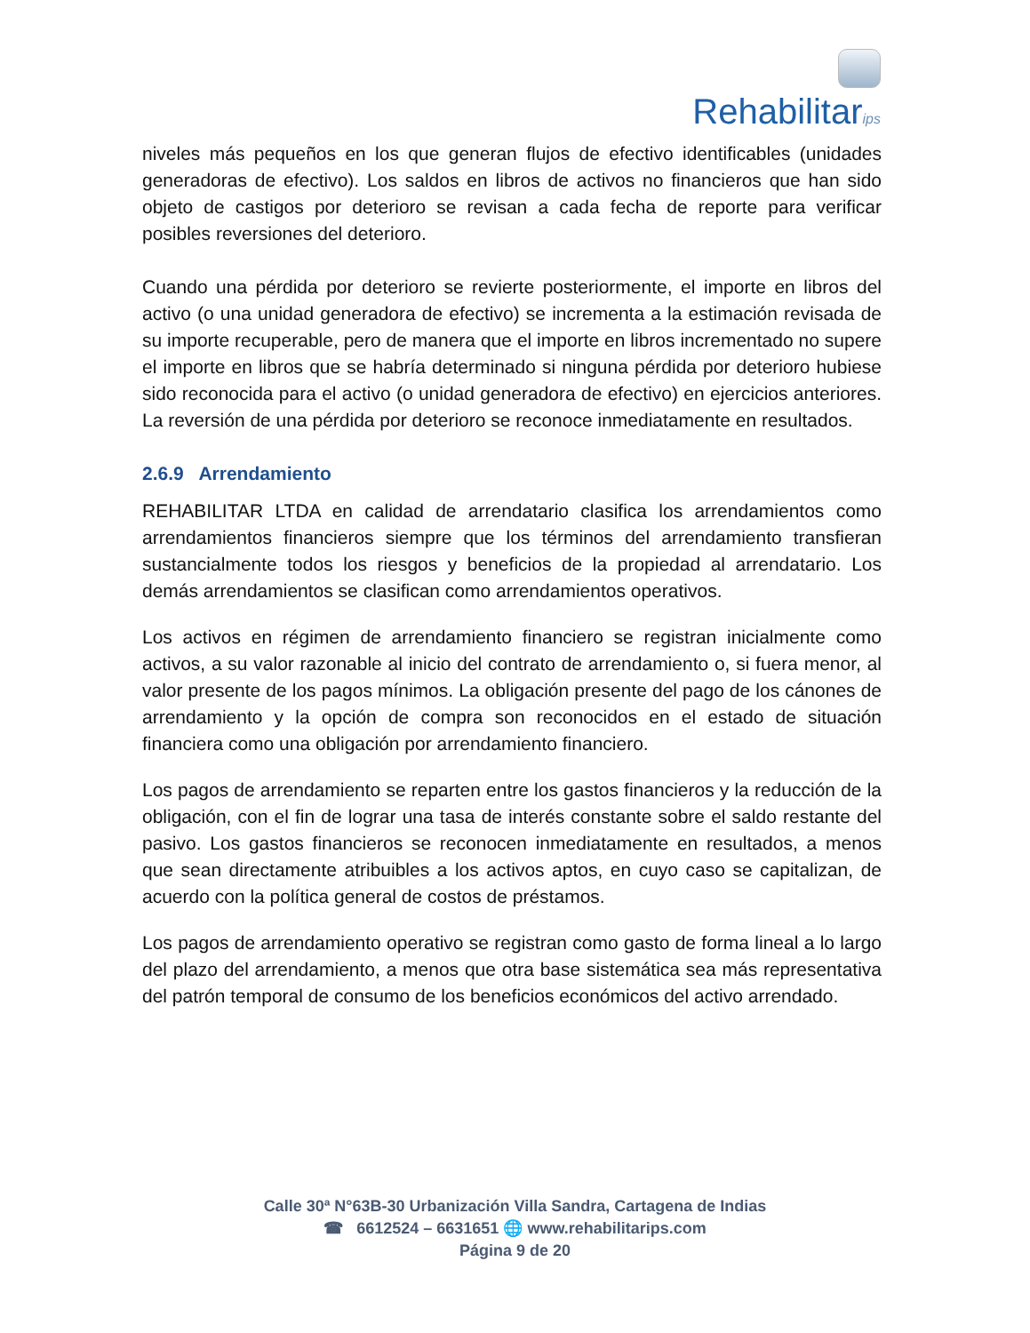Rehabilitarips
niveles más pequeños en los que generan flujos de efectivo identificables (unidades generadoras de efectivo). Los saldos en libros de activos no financieros que han sido objeto de castigos por deterioro se revisan a cada fecha de reporte para verificar posibles reversiones del deterioro.
Cuando una pérdida por deterioro se revierte posteriormente, el importe en libros del activo (o una unidad generadora de efectivo) se incrementa a la estimación revisada de su importe recuperable, pero de manera que el importe en libros incrementado no supere el importe en libros que se habría determinado si ninguna pérdida por deterioro hubiese sido reconocida para el activo (o unidad generadora de efectivo) en ejercicios anteriores. La reversión de una pérdida por deterioro se reconoce inmediatamente en resultados.
2.6.9 Arrendamiento
REHABILITAR LTDA en calidad de arrendatario clasifica los arrendamientos como arrendamientos financieros siempre que los términos del arrendamiento transfieran sustancialmente todos los riesgos y beneficios de la propiedad al arrendatario. Los demás arrendamientos se clasifican como arrendamientos operativos.
Los activos en régimen de arrendamiento financiero se registran inicialmente como activos, a su valor razonable al inicio del contrato de arrendamiento o, si fuera menor, al valor presente de los pagos mínimos. La obligación presente del pago de los cánones de arrendamiento y la opción de compra son reconocidos en el estado de situación financiera como una obligación por arrendamiento financiero.
Los pagos de arrendamiento se reparten entre los gastos financieros y la reducción de la obligación, con el fin de lograr una tasa de interés constante sobre el saldo restante del pasivo. Los gastos financieros se reconocen inmediatamente en resultados, a menos que sean directamente atribuibles a los activos aptos, en cuyo caso se capitalizan, de acuerdo con la política general de costos de préstamos.
Los pagos de arrendamiento operativo se registran como gasto de forma lineal a lo largo del plazo del arrendamiento, a menos que otra base sistemática sea más representativa del patrón temporal de consumo de los beneficios económicos del activo arrendado.
Calle 30ª N°63B-30 Urbanización Villa Sandra, Cartagena de Indias
☎ 6612524 – 6631651 🌐 www.rehabilitarips.com
Página 9 de 20